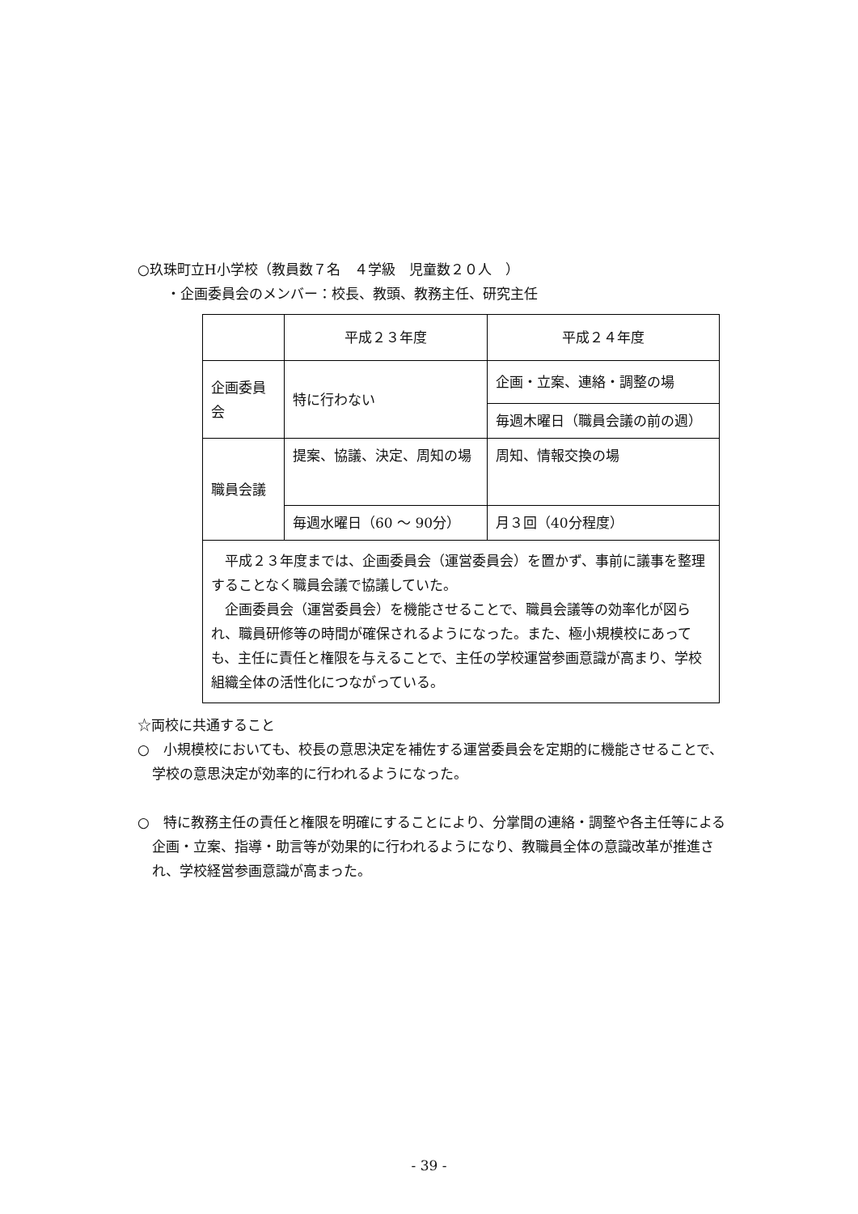○玖珠町立H小学校（教員数７名　４学級　児童数２０人　）
・企画委員会のメンバー：校長、教頭、教務主任、研究主任
| | 平成２３年度 | 平成２４年度 |
| 企画委員会 | 特に行わない | 企画・立案、連絡・調整の場 |
| | | 毎週木曜日（職員会議の前の週） |
| 職員会議 | 提案、協議、決定、周知の場 | 周知、情報交換の場 |
| | 毎週水曜日（60 ～ 90分） | 月３回（40分程度） |
| 平成２３年度までは、企画委員会（運営委員会）を置かず、事前に議事を整理することなく職員会議で協議していた。 企画委員会（運営委員会）を機能させることで、職員会議等の効率化が図られ、職員研修等の時間が確保されるようになった。また、極小規模校にあっても、主任に責任と権限を与えることで、主任の学校運営参画意識が高まり、学校組織全体の活性化につながっている。 | | |
☆両校に共通すること
○　小規模校においても、校長の意思決定を補佐する運営委員会を定期的に機能させることで、学校の意思決定が効率的に行われるようになった。
○　特に教務主任の責任と権限を明確にすることにより、分掌間の連絡・調整や各主任等による企画・立案、指導・助言等が効果的に行われるようになり、教職員全体の意識改革が推進され、学校経営参画意識が高まった。
- 39 -